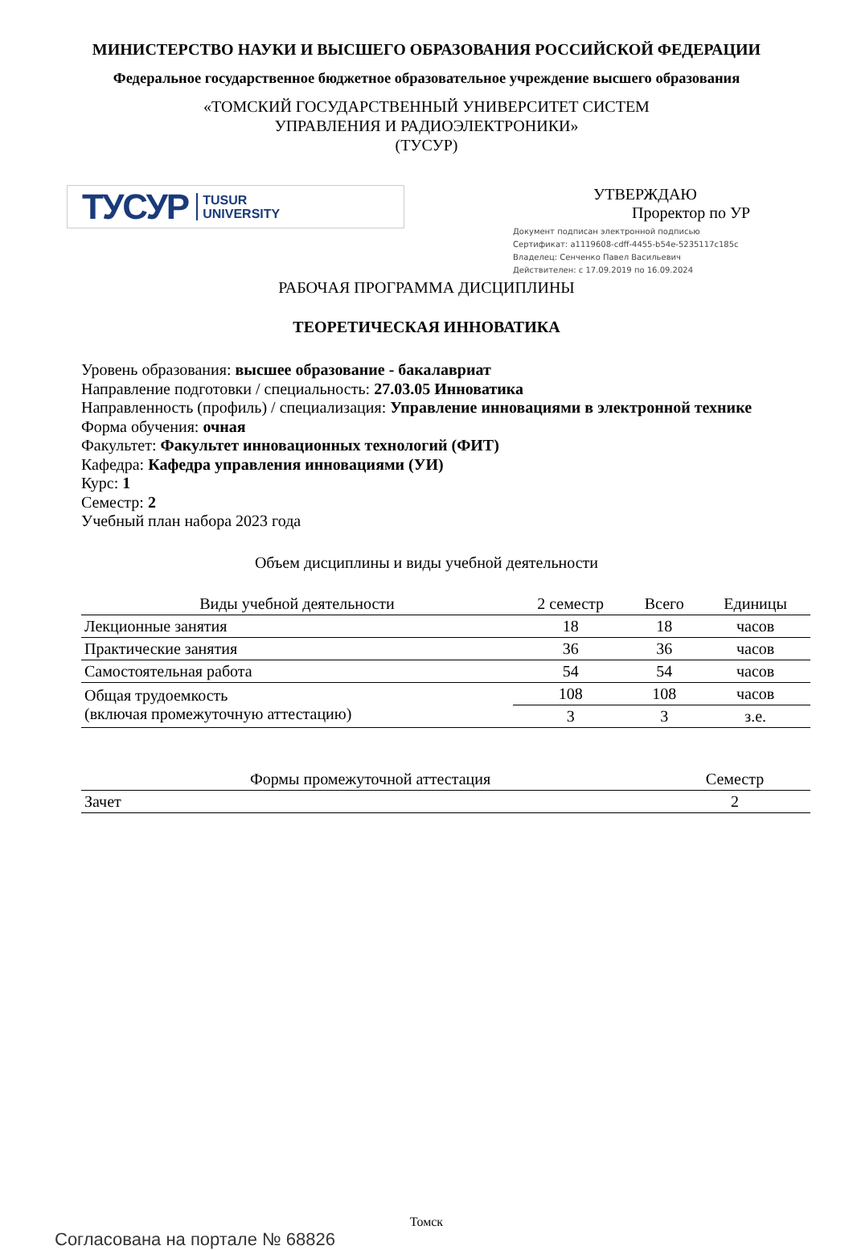МИНИСТЕРСТВО НАУКИ И ВЫСШЕГО ОБРАЗОВАНИЯ РОССИЙСКОЙ ФЕДЕРАЦИИ
Федеральное государственное бюджетное образовательное учреждение высшего образования
«ТОМСКИЙ ГОСУДАРСТВЕННЫЙ УНИВЕРСИТЕТ СИСТЕМ
УПРАВЛЕНИЯ И РАДИОЭЛЕКТРОНИКИ»
(ТУСУР)
ТУСУР TUSUR
UNIVERSITY
УТВЕРЖДАЮ
Проректор по УР
Документ подписан электронной подписью
Сертификат: a1119608-cdff-4455-b54e-5235117c185c
Владелец: Сенченко Павел Васильевич
Действителен: с 17.09.2019 по 16.09.2024
РАБОЧАЯ ПРОГРАММА ДИСЦИПЛИНЫ
ТЕОРЕТИЧЕСКАЯ ИННОВАТИКА
Уровень образования: высшее образование - бакалавриат
Направление подготовки / специальность: 27.03.05 Инноватика
Направленность (профиль) / специализация: Управление инновациями в электронной технике
Форма обучения: очная
Факультет: Факультет инновационных технологий (ФИТ)
Кафедра: Кафедра управления инновациями (УИ)
Курс: 1
Семестр: 2
Учебный план набора 2023 года
Объем дисциплины и виды учебной деятельности
| Виды учебной деятельности | 2 семестр | Всего | Единицы |
| --- | --- | --- | --- |
| Лекционные занятия | 18 | 18 | часов |
| Практические занятия | 36 | 36 | часов |
| Самостоятельная работа | 54 | 54 | часов |
| Общая трудоемкость (включая промежуточную аттестацию) | 108 | 108 | часов |
| | 3 | 3 | з.е. |
| Формы промежуточной аттестация | Семестр |
| --- | --- |
| Зачет | 2 |
Томск
Согласована на портале № 68826